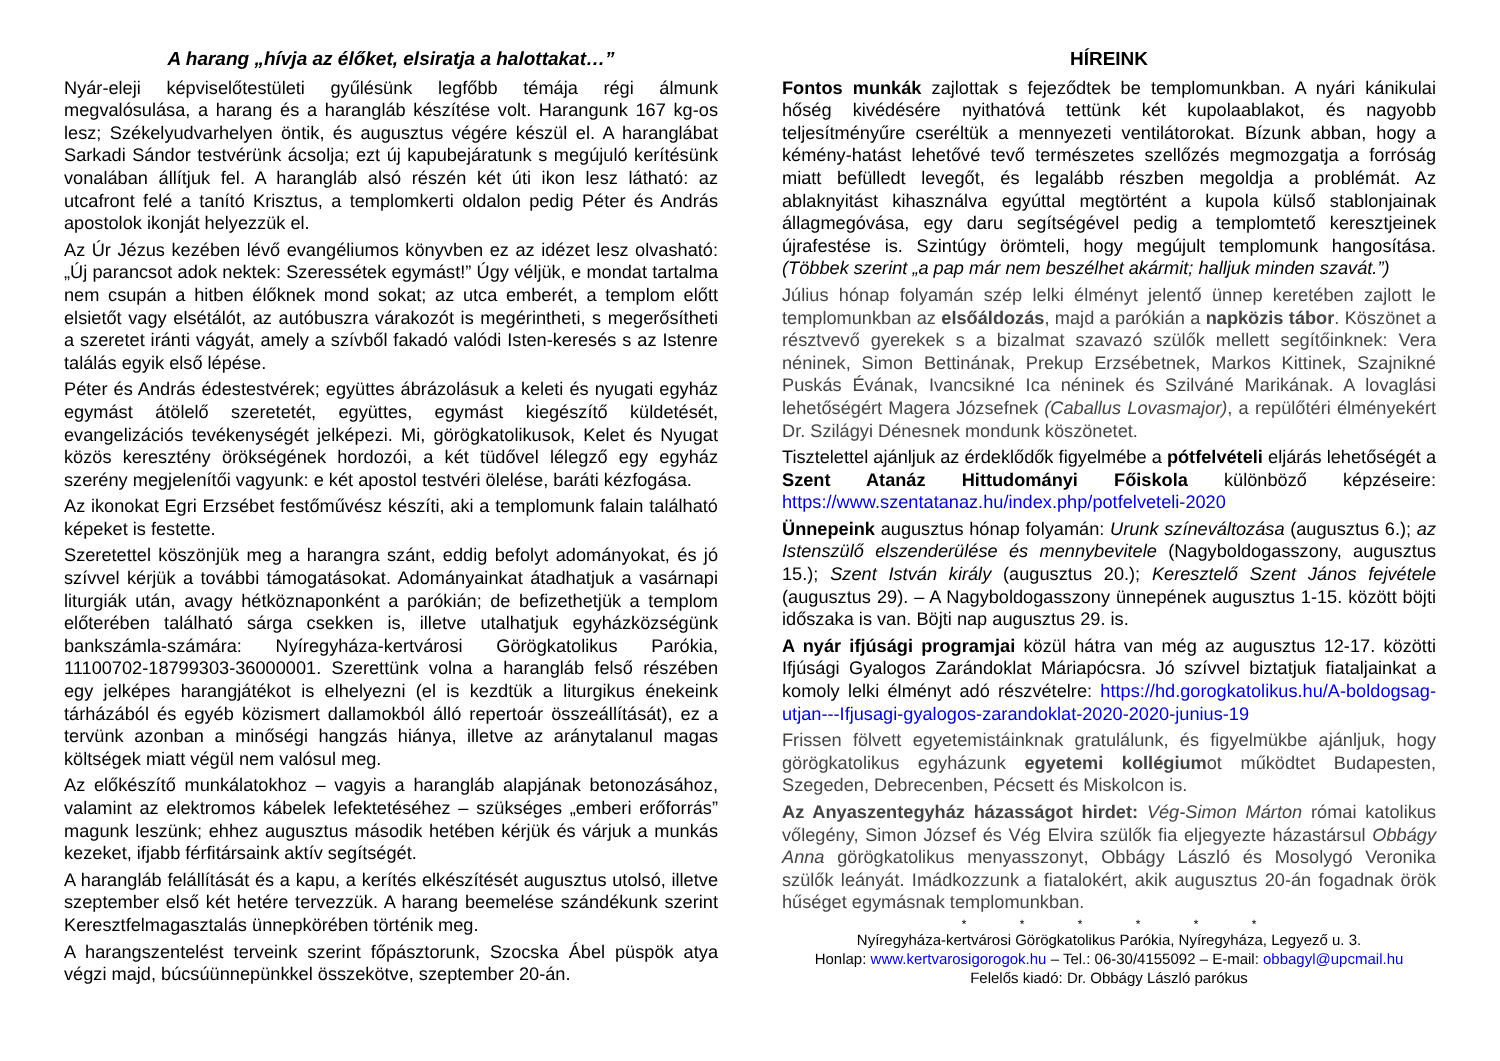A harang „hívja az élőket, elsiratja a halottakat…”
Nyár-eleji képviselőtestületi gyűlésünk legfőbb témája régi álmunk megvalósulása, a harang és a harangláb készítése volt. Harangunk 167 kg-os lesz; Székelyudvarhelyen öntik, és augusztus végére készül el. A haranglábat Sarkadi Sándor testvérünk ácsolja; ezt új kapubejáratunk s megújuló kerítésünk vonalában állítjuk fel. A harangláb alsó részén két úti ikon lesz látható: az utcafront felé a tanító Krisztus, a templomkerti oldalon pedig Péter és András apostolok ikonját helyezzük el.
Az Úr Jézus kezében lévő evangéliumos könyvben ez az idézet lesz olvasható: „Új parancsot adok nektek: Szeressétek egymást!” Úgy véljük, e mondat tartalma nem csupán a hitben élőknek mond sokat; az utca emberét, a templom előtt elsietőt vagy elsétálót, az autóbuszra várakozót is megérintheti, s megerősítheti a szeretet iránti vágyát, amely a szívből fakadó valódi Isten-keresés s az Istenre találás egyik első lépése.
Péter és András édestestvérek; együttes ábrázolásuk a keleti és nyugati egyház egymást átölelő szeretetét, együttes, egymást kiegészítő küldetését, evangelizációs tevékenységét jelképezi. Mi, görögkatolikusok, Kelet és Nyugat közös keresztény örökségének hordozói, a két tüdővel lélegző egy egyház szerény megjelenítői vagyunk: e két apostol testvéri ölelése, baráti kézfogása.
Az ikonokat Egri Erzsébet festőművész készíti, aki a templomunk falain található képeket is festette.
Szeretettel köszönjük meg a harangra szánt, eddig befolyt adományokat, és jó szívvel kérjük a további támogatásokat. Adományainkat átadhatjuk a vasárnapi liturgiák után, avagy hétköznaponként a parókián; de befizethetjük a templom előterében található sárga csekken is, illetve utalhatjuk egyházközségünk bankszámla-számára: Nyíregyháza-kertvárosi Görögkatolikus Parókia, 11100702-18799303-36000001. Szerettünk volna a harangláb felső részében egy jelképes harangjátékot is elhelyezni (el is kezdtük a liturgikus énekeink tárházából és egyéb közismert dallamokból álló repertoár összeállítását), ez a tervünk azonban a minőségi hangzás hiánya, illetve az aránytalanul magas költségek miatt végül nem valósul meg.
Az előkészítő munkálatokhoz – vagyis a harangláb alapjának betonozásához, valamint az elektromos kábelek lefektetéséhez – szükséges „emberi erőforrás” magunk leszünk; ehhez augusztus második hetében kérjük és várjuk a munkás kezeket, ifjabb férfitársaink aktív segítségét.
A harangláb felállítását és a kapu, a kerítés elkészítését augusztus utolsó, illetve szeptember első két hetére tervezzük. A harang beemelése szándékunk szerint Keresztfelmagasztalás ünnepkörében történik meg.
A harangszentelést terveink szerint főpásztorunk, Szocska Ábel püspök atya végzi majd, búcsúünnepünkkel összekötve, szeptember 20-án.
HÍREINK
Fontos munkák zajlottak s fejeződtek be templomunkban. A nyári kánikulai hőség kivédésére nyithatóvá tettünk két kupolaablakot, és nagyobb teljesítményűre cseréltük a mennyezeti ventilátorokat. Bízunk abban, hogy a kémény-hatást lehetővé tevő természetes szellőzés megmozgatja a forróság miatt befülledt levegőt, és legalább részben megoldja a problémát. Az ablaknyitást kihasználva egyúttal megtörtént a kupola külső stablonjainak állagmegóvása, egy daru segítségével pedig a templomtető keresztjeinek újrafestése is. Szintúgy örömteli, hogy megújult templomunk hangosítása. (Többek szerint „a pap már nem beszélhet akármit; halljuk minden szavát.”)
Július hónap folyamán szép lelki élményt jelentő ünnep keretében zajlott le templomunkban az elsőáldozás, majd a parókián a napközis tábor. Köszönet a résztvevő gyerekek s a bizalmat szavazó szülők mellett segítőinknek: Vera néninek, Simon Bettinának, Prekup Erzsébetnek, Markos Kittinek, Szajnikné Puskás Évának, Ivancsikné Ica néninek és Szilváné Marikának. A lovaglási lehetőségért Magera Józsefnek (Caballus Lovasmajor), a repülőtéri élményekért Dr. Szilágyi Dénesnek mondunk köszönetet.
Tisztelettel ajánljuk az érdeklődők figyelmébe a pótfelvételi eljárás lehetőségét a Szent Atanáz Hittudományi Főiskola különböző képzéseire: https://www.szentatanaz.hu/index.php/potfelveteli-2020
Ünnepeink augusztus hónap folyamán: Urunk színeváltozása (augusztus 6.); az Istenszülő elszenderülése és mennybevitele (Nagyboldogasszony, augusztus 15.); Szent István király (augusztus 20.); Keresztelő Szent János fejvétele (augusztus 29). – A Nagyboldogasszony ünnepének augusztus 1-15. között böjti időszaka is van. Böjti nap augusztus 29. is.
A nyár ifjúsági programjai közül hátra van még az augusztus 12-17. közötti Ifjúsági Gyalogos Zarándoklat Máriapócsra. Jó szívvel biztatjuk fiataljainkat a komoly lelki élményt adó részvételre: https://hd.gorogkatolikus.hu/A-boldogsag-utjan---Ifjusagi-gyalogos-zarandoklat-2020-2020-junius-19
Frissen fölvett egyetemistáinknak gratulálunk, és figyelmükbe ajánljuk, hogy görögkatolikus egyházunk egyetemi kollégiumot működtet Budapesten, Szegeden, Debrecenben, Pécsett és Miskolcon is.
Az Anyaszentegyház házasságot hirdet: Vég-Simon Márton római katolikus vőlegény, Simon József és Vég Elvira szülők fia eljegyezte házastársul Obbágy Anna görögkatolikus menyasszonyt, Obbágy László és Mosolygó Veronika szülők leányát. Imádkozzunk a fiatalokért, akik augusztus 20-án fogadnak örök hűséget egymásnak templomunkban.
* * * * * *
Nyíregyháza-kertvárosi Görögkatolikus Parókia, Nyíregyháza, Legyező u. 3.
Honlap: www.kertvarosigorogok.hu – Tel.: 06-30/4155092 – E-mail: obbagyl@upcmail.hu
Felelős kiadó: Dr. Obbágy László parókus